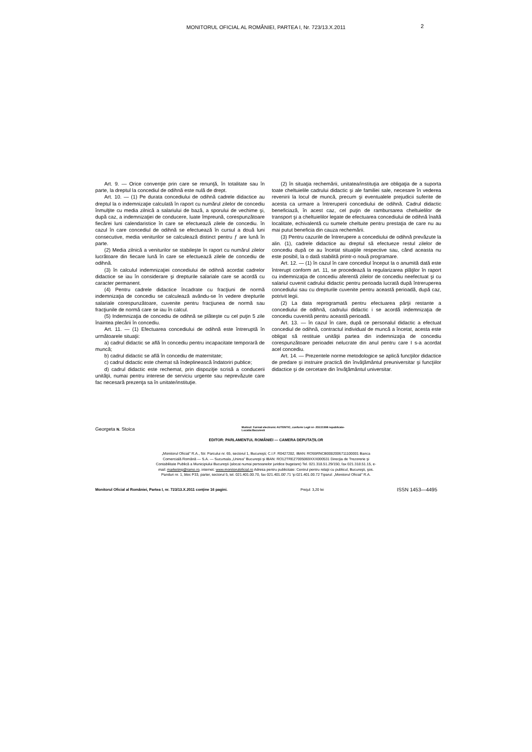MONITORUL OFICIAL AL ROMÂNIEI, PARTEA I, Nr. 723/13.X.2011 2
Art. 9. — Orice convenţie prin care se renunţă, în totalitate sau în parte, la dreptul la concediul de odihnă este nulă de drept.
Art. 10. — (1) Pe durata concediului de odihnă cadrele didactice au dreptul la o indemnizaţie calculată în raport cu numărul zilelor de concediu înmulţite cu media zilnică a salariului de bază, a sporului de vechime şi, după caz, a indemnizaţiei de conducere, luate împreună, corespunzătoare fiecărei luni calendaristice în care se efectuează zilele de concediu. în cazul în care concediul de odihnă se efectuează în cursul a două luni consecutive, media veniturilor se calculează distinct pentru ƒ are lună în parte.
(2) Media zilnică a veniturilor se stabileşte în raport cu numărul zilelor lucrătoare din fiecare lună în care se efectuează zilele de concediu de odihnă.
(3) în calculul indemnizaţiei concediului de odihnă acordat cadrelor didactice se iau în considerare şi drepturile salariale care se acordă cu caracter permanent.
(4) Pentru cadrele didactice încadrate cu fracţiuni de normă indemnizaţia de concediu se calculează avându-se în vedere drepturile salariale corespunzătoare, cuvenite pentru fracţiunea de normă sau fracţiunile de normă care se iau în calcul.
(5) Indemnizaţia de concediu de odihnă se plăteşte cu cel puţin 5 zile înaintea plecării în concediu.
Art. 11. — (1) Efectuarea concediului de odihnă este întreruptă în următoarele situaţii:
a) cadrul didactic se află în concediu pentru incapacitate temporară de muncă;
b) cadrul didactic se află în concediu de maternitate;
c) cadrul didactic este chemat să îndeplinească îndatoriri publice;
d) cadrul didactic este rechemat, prin dispoziţie scrisă a conducerii unităţii, numai pentru interese de serviciu urgente sau neprevăzute care fac necesară prezenţa sa în unitate/instituţie.
(2) în situaţia rechemării, unitatea/instituţia are obligaţia de a suporta toate cheltuielile cadrului didactic şi ale familiei sale, necesare în vederea revenirii la locul de muncă, precum şi eventualele prejudicii suferite de acesta ca urmare a întreruperii concediului de odihnă. Cadrul didactic beneficiază, în acest caz, cel puţin de rambursarea cheltuielilor de transport şi a cheltuielilor legate de efectuarea concediului de odihnă înaltă localitate, echivalentă cu sumele cheltuite pentru prestaţia de care nu au mai putut beneficia din cauza rechemării.
(3) Pentru cazurile de întrerupere a concediului de odihnă prevăzute la alin. (1), cadrele didactice au dreptul să efectueze restul zilelor de concediu după ce au încetat situaţiile respective sau, când aceasta nu este posibil, la o dată stabilită printr-o nouă programare.
Art. 12. — (1) în cazul în care concediul început la o anumită dată este întrerupt conform art. 11, se procedează la regularizarea plăţilor în raport cu indemnizaţia de concediu aferentă zilelor de concediu neefectuat şi cu salariul cuvenit cadrului didactic pentru perioada lucrată după întreruperea concediului sau cu drepturile cuvenite pentru această perioadă, după caz, potrivit legii.
(2) La data reprogramată pentru efectuarea părţii restante a concediului de odihnă, cadrului didactic i se acordă indemnizaţia de concediu cuvenită pentru această perioadă.
Art. 13. — în cazul în care, după ce personalul didactic a efectuat concediul de odihnă, contractul individual de muncă a încetat, acesta este obligat să restituie unităţii partea din indemnizaţia de concediu corespunzătoare perioadei nelucrate din anul pentru care I s-a acordat acel concediu.
Art. 14. — Prezentele norme metodologice se aplică funcţiilor didactice de predare şi instruire practică din învăţământul preuniversitar şi funcţiilor didactice şi de cercetare din învăţământul universitar.
Georgeta N. Stoica Motivul: Formal electronic AUTENTIC, conform Legii nr- 2D2J1998 republicate-Locatia:Bucuresti
EDITOR: PARLAMENTUL ROMÂNIEI — CAMERA DEPUTAŢILOR
„Monitorul Oficial" R.A., Str. Parcului nr. 65, sectorul 1, Bucureşti; C.I.F. R0427282, IBAN: RO55RNCB0082006711100001 Banca Comercială Română — S.A. — Sucursala „Unirea" Bucureşti şi IBAN: RO12TREZ7005069XXX000531 Direcţia de Trezorerie şi Contabilitate Publică a Municipiului Bucureşti (alocat numai persoanelor juridice bugetare) Tel. 021.318.51.29/150, fax 021.318.51.15, e-mail: marketing@ramo.ro, internet: www.monitoruloficial.ro Adresa pentru publicitate: Centrul pentru relaţii cu publicul, Bucureşti, şos. Panduri nr. 1, bloc P33, parter, sectorul 5, tel. 021.401.00.70, fax 021.401.00'.71 'şi 021.401.00.72 Tiparul: „Monitorul Oficial" R.A.
Monitorul Oficial al României, Partea I, nr. 723/13.X.2011 conţine 16 pagini. Preţul: 3,20 lei ISSN 1453—4495